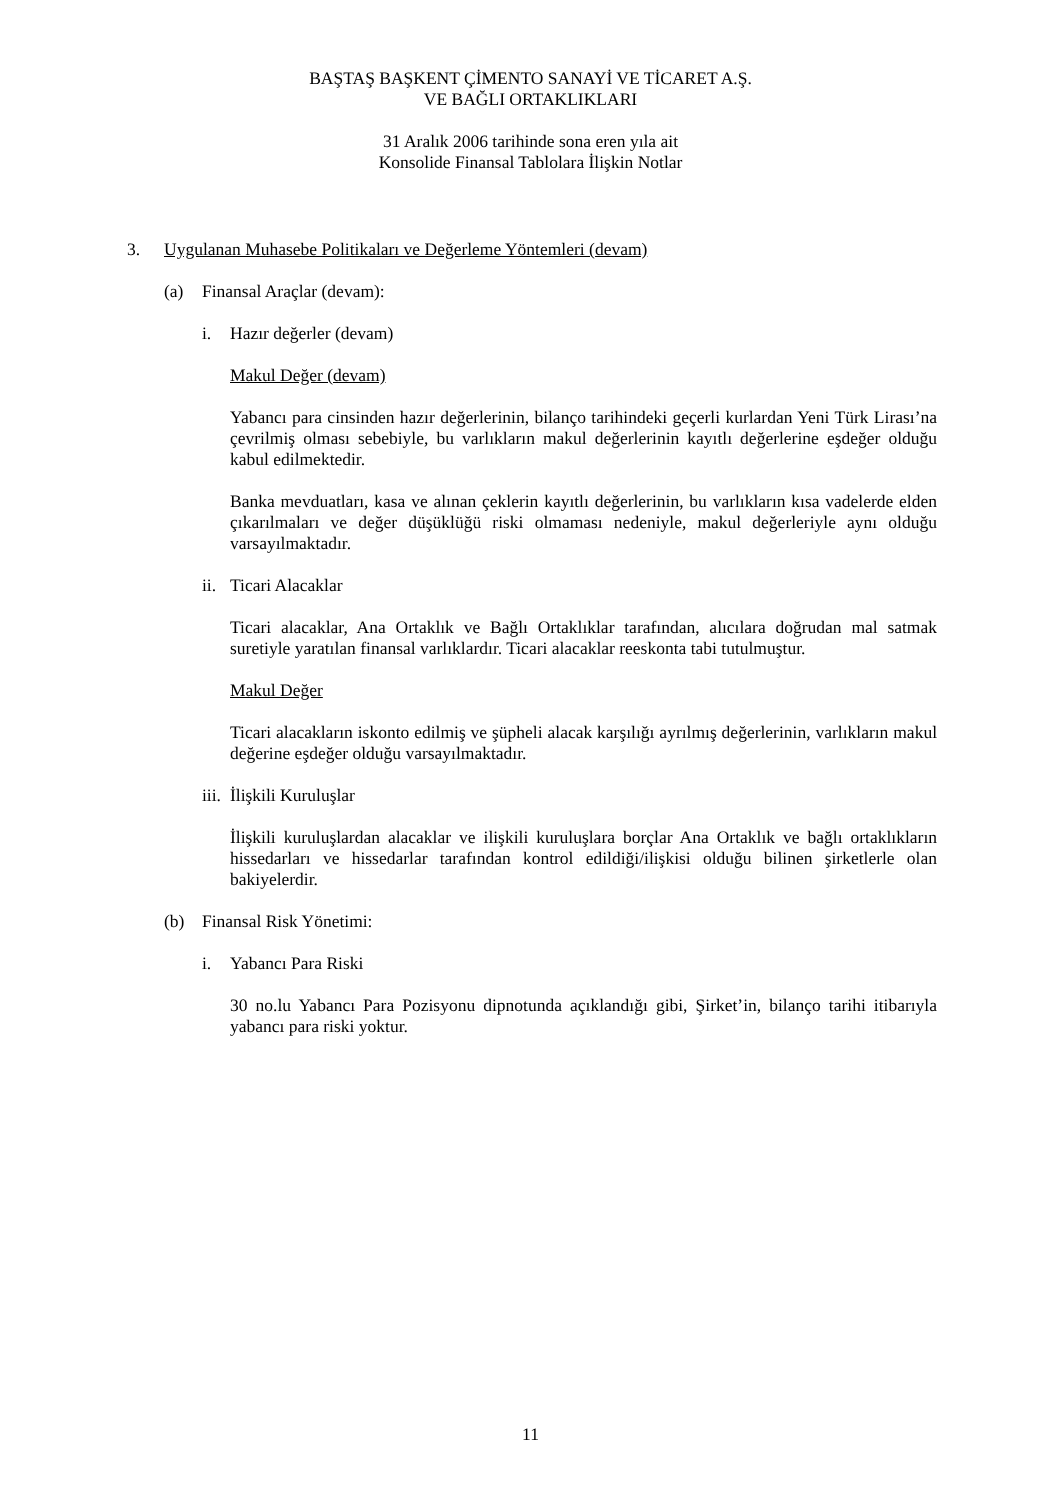BAŞTAŞ BAŞKENT ÇİMENTO SANAYİ VE TİCARET A.Ş.
VE BAĞLI ORTAKLIKLARI
31 Aralık 2006 tarihinde sona eren yıla ait
Konsolide Finansal Tablolara İlişkin Notlar
3. Uygulanan Muhasebe Politikaları ve Değerleme Yöntemleri (devam)
(a) Finansal Araçlar (devam):
i. Hazır değerler (devam)
Makul Değer (devam)
Yabancı para cinsinden hazır değerlerinin, bilanço tarihindeki geçerli kurlardan Yeni Türk Lirası’na çevrilmiş olması sebebiyle, bu varlıkların makul değerlerinin kayıtlı değerlerine eşdeğer olduğu kabul edilmektedir.
Banka mevduatları, kasa ve alınan çeklerin kayıtlı değerlerinin, bu varlıkların kısa vadelerde elden çıkarılmaları ve değer düşüklüğü riski olmaması nedeniyle, makul değerleriyle aynı olduğu varsayılmaktadır.
ii. Ticari Alacaklar
Ticari alacaklar, Ana Ortaklık ve Bağlı Ortaklıklar tarafından, alıcılara doğrudan mal satmak suretiyle yaratılan finansal varlıklardır. Ticari alacaklar reeskonta tabi tutulmuştur.
Makul Değer
Ticari alacakların iskonto edilmiş ve şüpheli alacak karşılığı ayrılmış değerlerinin, varlıkların makul değerine eşdeğer olduğu varsayılmaktadır.
iii. İlişkili Kuruluşlar
İlişkili kuruluşlardan alacaklar ve ilişkili kuruluşlara borçlar Ana Ortaklık ve bağlı ortaklıkların hissedarları ve hissedarlar tarafından kontrol edildiği/ilişkisi olduğu bilinen şirketlerle olan bakiyelerdir.
(b) Finansal Risk Yönetimi:
i. Yabancı Para Riski
30 no.lu Yabancı Para Pozisyonu dipnotunda açıklandığı gibi, Şirket’in, bilanço tarihi itibarıyla yabancı para riski yoktur.
11